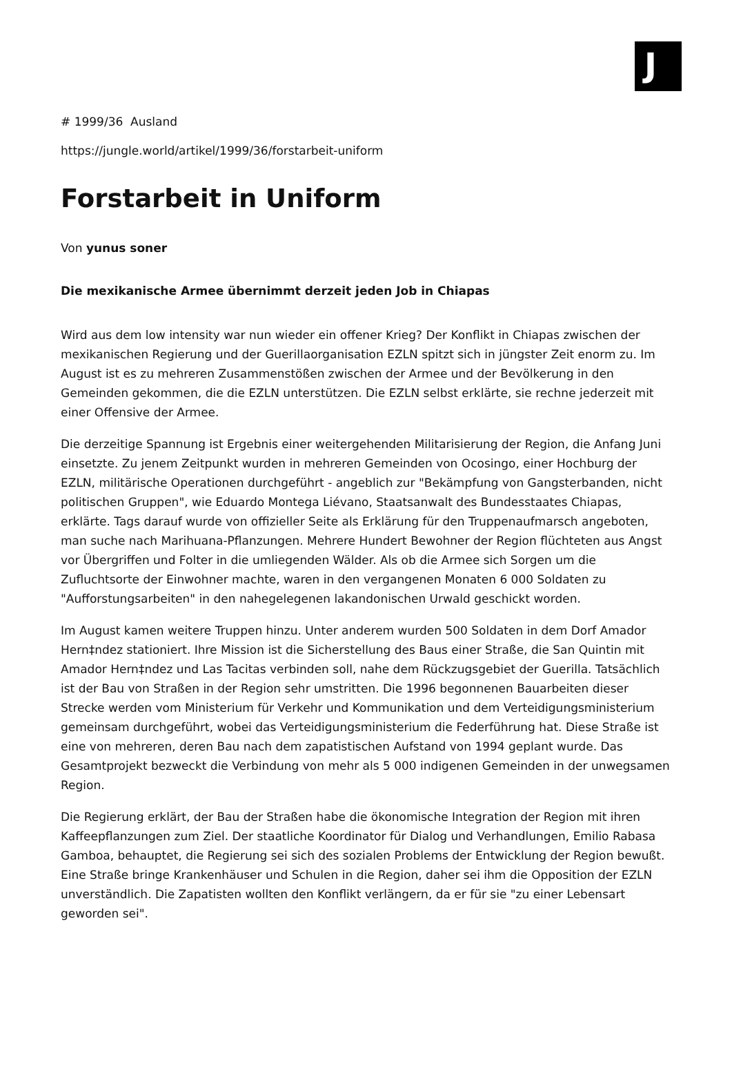J
# 1999/36 Ausland
https://jungle.world/artikel/1999/36/forstarbeit-uniform
Forstarbeit in Uniform
Von yunus soner
Die mexikanische Armee übernimmt derzeit jeden Job in Chiapas
Wird aus dem low intensity war nun wieder ein offener Krieg? Der Konflikt in Chiapas zwischen der mexikanischen Regierung und der Guerillaorganisation EZLN spitzt sich in jüngster Zeit enorm zu. Im August ist es zu mehreren Zusammenstößen zwischen der Armee und der Bevölkerung in den Gemeinden gekommen, die die EZLN unterstützen. Die EZLN selbst erklärte, sie rechne jederzeit mit einer Offensive der Armee.
Die derzeitige Spannung ist Ergebnis einer weitergehenden Militarisierung der Region, die Anfang Juni einsetzte. Zu jenem Zeitpunkt wurden in mehreren Gemeinden von Ocosingo, einer Hochburg der EZLN, militärische Operationen durchgeführt - angeblich zur "Bekämpfung von Gangsterbanden, nicht politischen Gruppen", wie Eduardo Montega Liévano, Staatsanwalt des Bundesstaates Chiapas, erklärte. Tags darauf wurde von offizieller Seite als Erklärung für den Truppenaufmarsch angeboten, man suche nach Marihuana-Pflanzungen. Mehrere Hundert Bewohner der Region flüchteten aus Angst vor Übergriffen und Folter in die umliegenden Wälder. Als ob die Armee sich Sorgen um die Zufluchtsorte der Einwohner machte, waren in den vergangenen Monaten 6 000 Soldaten zu "Aufforstungsarbeiten" in den nahegelegenen lakandonischen Urwald geschickt worden.
Im August kamen weitere Truppen hinzu. Unter anderem wurden 500 Soldaten in dem Dorf Amador Hern‡ndez stationiert. Ihre Mission ist die Sicherstellung des Baus einer Straße, die San Quintin mit Amador Hern‡ndez und Las Tacitas verbinden soll, nahe dem Rückzugsgebiet der Guerilla. Tatsächlich ist der Bau von Straßen in der Region sehr umstritten. Die 1996 begonnenen Bauarbeiten dieser Strecke werden vom Ministerium für Verkehr und Kommunikation und dem Verteidigungsministerium gemeinsam durchgeführt, wobei das Verteidigungsministerium die Federführung hat. Diese Straße ist eine von mehreren, deren Bau nach dem zapatistischen Aufstand von 1994 geplant wurde. Das Gesamtprojekt bezweckt die Verbindung von mehr als 5 000 indigenen Gemeinden in der unwegsamen Region.
Die Regierung erklärt, der Bau der Straßen habe die ökonomische Integration der Region mit ihren Kaffeepflanzungen zum Ziel. Der staatliche Koordinator für Dialog und Verhandlungen, Emilio Rabasa Gamboa, behauptet, die Regierung sei sich des sozialen Problems der Entwicklung der Region bewußt. Eine Straße bringe Krankenhäuser und Schulen in die Region, daher sei ihm die Opposition der EZLN unverständlich. Die Zapatisten wollten den Konflikt verlängern, da er für sie "zu einer Lebensart geworden sei".